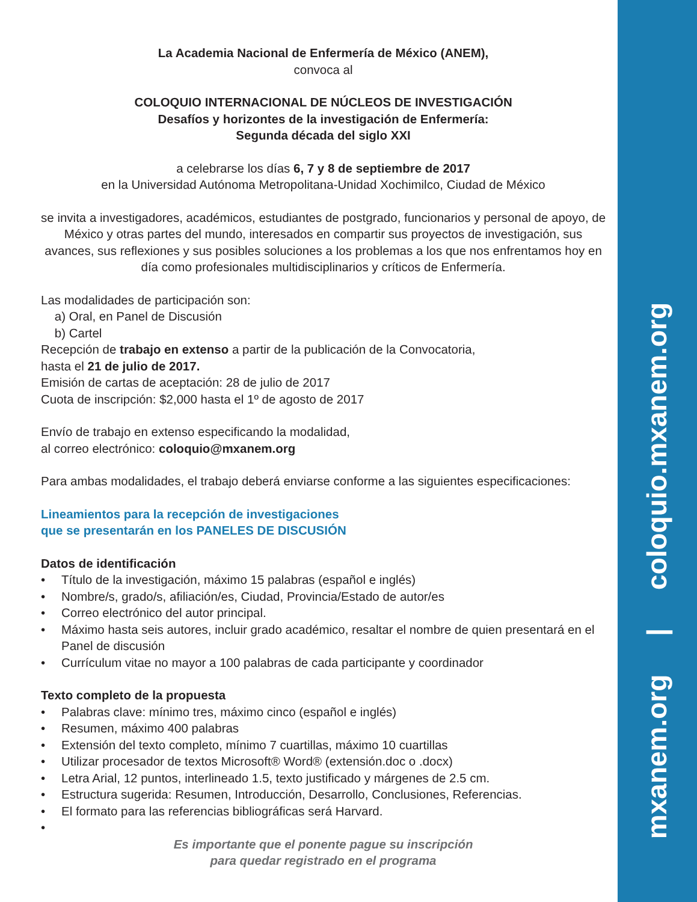La Academia Nacional de Enfermería de México (ANEM),
convoca al
COLOQUIO INTERNACIONAL DE NÚCLEOS DE INVESTIGACIÓN
Desafíos y horizontes de la investigación de Enfermería:
Segunda década del siglo XXI
a celebrarse los días 6, 7 y 8 de septiembre de 2017
en la Universidad Autónoma Metropolitana-Unidad Xochimilco, Ciudad de México
se invita a investigadores, académicos, estudiantes de postgrado, funcionarios y personal de apoyo, de México y otras partes del mundo, interesados en compartir sus proyectos de investigación, sus avances, sus reflexiones y sus posibles soluciones a los problemas a los que nos enfrentamos hoy en día como profesionales multidisciplinarios y críticos de Enfermería.
Las modalidades de participación son:
a) Oral, en Panel de Discusión
b) Cartel
Recepción de trabajo en extenso a partir de la publicación de la Convocatoria,
hasta el 21 de julio de 2017.
Emisión de cartas de aceptación: 28 de julio de 2017
Cuota de inscripción: $2,000 hasta el 1º de agosto de 2017
Envío de trabajo en extenso especificando la modalidad,
al correo electrónico: coloquio@mxanem.org
Para ambas modalidades, el trabajo deberá enviarse conforme a las siguientes especificaciones:
Lineamientos para la recepción de investigaciones
que se presentarán en los PANELES DE DISCUSIÓN
Datos de identificación
• Título de la investigación, máximo 15 palabras (español e inglés)
• Nombre/s, grado/s, afiliación/es, Ciudad, Provincia/Estado de autor/es
• Correo electrónico del autor principal.
• Máximo hasta seis autores, incluir grado académico, resaltar el nombre de quien presentará en el Panel de discusión
• Currículum vitae no mayor a 100 palabras de cada participante y coordinador
Texto completo de la propuesta
• Palabras clave: mínimo tres, máximo cinco (español e inglés)
• Resumen, máximo 400 palabras
• Extensión del texto completo, mínimo 7 cuartillas, máximo 10 cuartillas
• Utilizar procesador de textos Microsoft® Word® (extensión.doc o .docx)
• Letra Arial, 12 puntos, interlineado 1.5, texto justificado y márgenes de 2.5 cm.
• Estructura sugerida: Resumen, Introducción, Desarrollo, Conclusiones, Referencias.
• El formato para las referencias bibliográficas será Harvard.
•
Es importante que el ponente pague su inscripción
para quedar registrado en el programa
mxanem.org | coloquio.mxanem.org